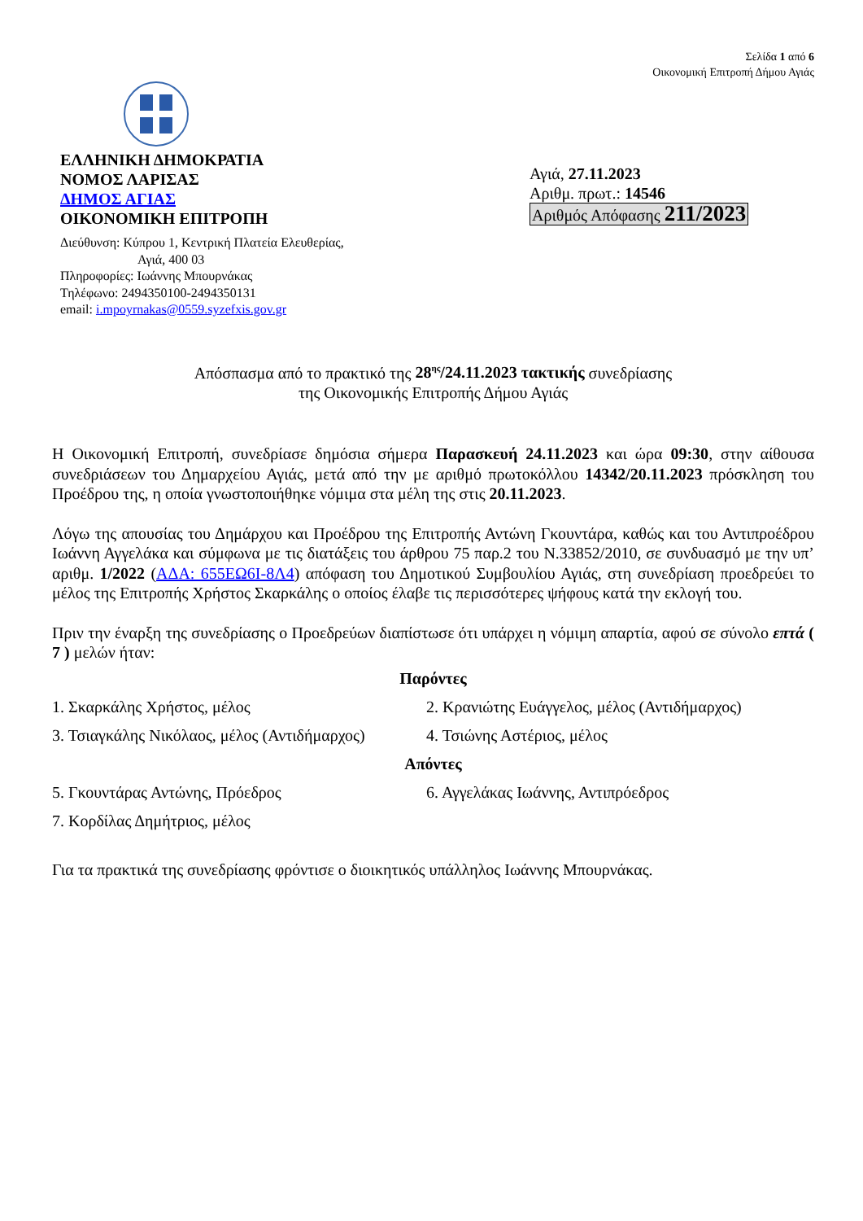Σελίδα 1 από 6
Οικονομική Επιτροπή Δήμου Αγιάς
ΕΛΛΗΝΙΚΗ ΔΗΜΟΚΡΑΤΙΑ
ΝΟΜΟΣ ΛΑΡΙΣΑΣ
ΔΗΜΟΣ ΑΓΙΑΣ
ΟΙΚΟΝΟΜΙΚΗ ΕΠΙΤΡΟΠΗ
Διεύθυνση: Κύπρου 1, Κεντρική Πλατεία Ελευθερίας,
Αγιά, 400 03
Πληροφορίες: Ιωάννης Μπουρνάκας
Τηλέφωνο: 2494350100-2494350131
email: i.mpoyrnakas@0559.syzefxis.gov.gr
Αγιά, 27.11.2023
Αριθμ. πρωτ.: 14546
Αριθμός Απόφασης 211/2023
Απόσπασμα από το πρακτικό της 28<sup>ης</sup>/24.11.2023 τακτικής συνεδρίασης
της Οικονομικής Επιτροπής Δήμου Αγιάς
Η Οικονομική Επιτροπή, συνεδρίασε δημόσια σήμερα Παρασκευή 24.11.2023 και ώρα 09:30, στην αίθουσα συνεδριάσεων του Δημαρχείου Αγιάς, μετά από την με αριθμό πρωτοκόλλου 14342/20.11.2023 πρόσκληση του Προέδρου της, η οποία γνωστοποιήθηκε νόμιμα στα μέλη της στις 20.11.2023.
Λόγω της απουσίας του Δημάρχου και Προέδρου της Επιτροπής Αντώνη Γκουντάρα, καθώς και του Αντιπροέδρου Ιωάννη Αγγελάκα και σύμφωνα με τις διατάξεις του άρθρου 75 παρ.2 του Ν.33852/2010, σε συνδυασμό με την υπ’ αριθμ. 1/2022 (ΑΔΑ: 655ΕΩ6Ι-8Λ4) απόφαση του Δημοτικού Συμβουλίου Αγιάς, στη συνεδρίαση προεδρεύει το μέλος της Επιτροπής Χρήστος Σκαρκάλης ο οποίος έλαβε τις περισσότερες ψήφους κατά την εκλογή του.
Πριν την έναρξη της συνεδρίασης ο Προεδρεύων διαπίστωσε ότι υπάρχει η νόμιμη απαρτία, αφού σε σύνολο επτά ( 7 ) μελών ήταν:
Παρόντες
1. Σκαρκάλης Χρήστος, μέλος 2. Κρανιώτης Ευάγγελος, μέλος (Αντιδήμαρχος)
3. Τσιαγκάλης Νικόλαος, μέλος (Αντιδήμαρχος)
4. Τσιώνης Αστέριος, μέλος
Απόντες
5. Γκουντάρας Αντώνης, Πρόεδρος 6. Αγγελάκας Ιωάννης, Αντιπρόεδρος
7. Κορδίλας Δημήτριος, μέλος
Για τα πρακτικά της συνεδρίασης φρόντισε ο διοικητικός υπάλληλος Ιωάννης Μπουρνάκας.